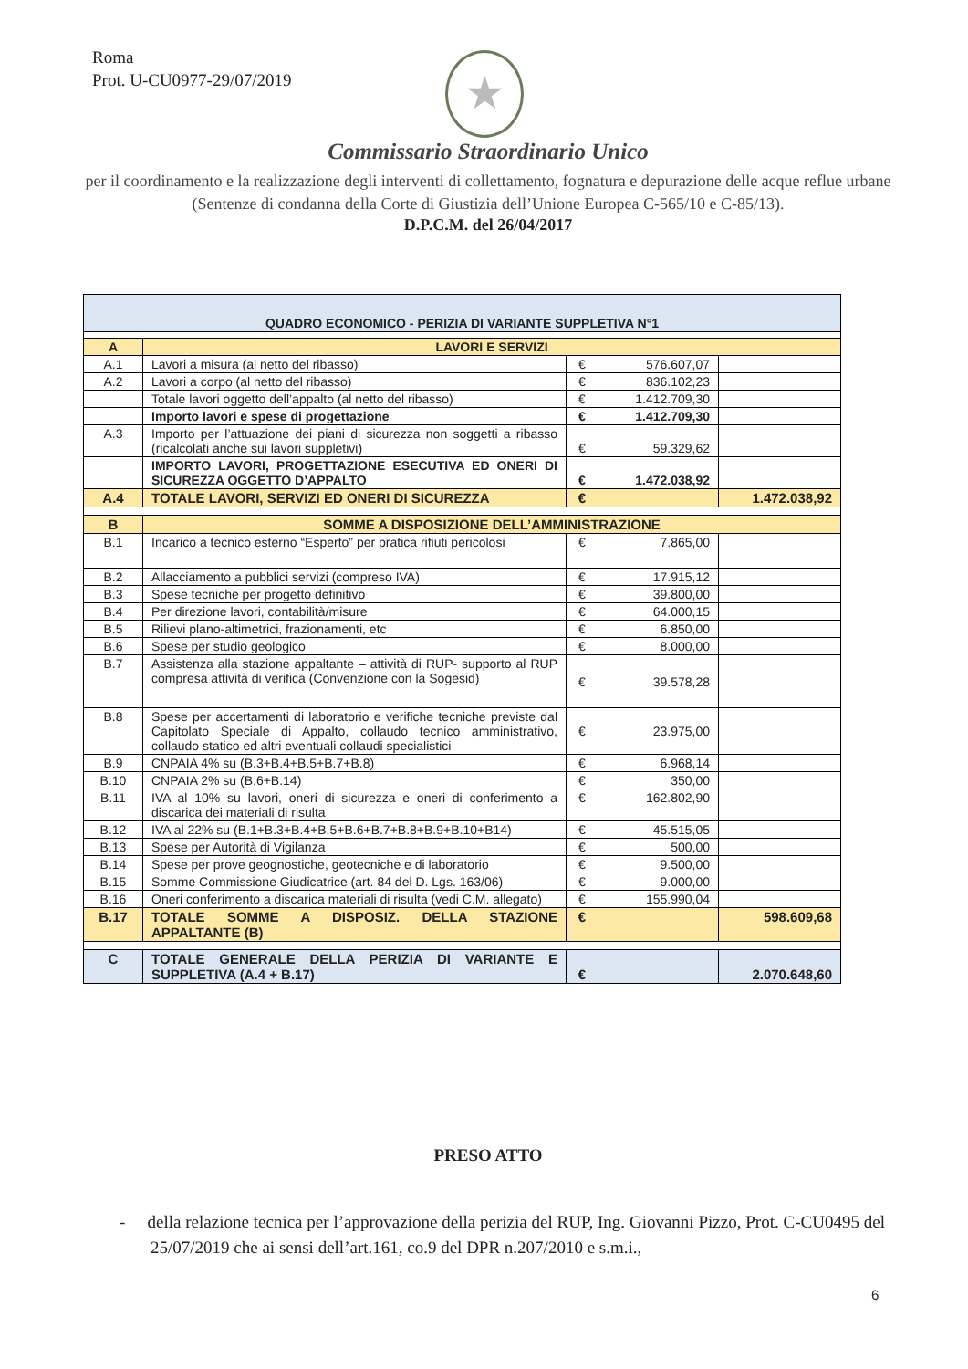Roma
Prot. U-CU0977-29/07/2019
★
Commissario Straordinario Unico
per il coordinamento e la realizzazione degli interventi di collettamento, fognatura e depurazione delle acque reflue urbane (Sentenze di condanna della Corte di Giustizia dell’Unione Europea C-565/10 e C-85/13).
D.P.C.M. del 26/04/2017
| QUADRO ECONOMICO - PERIZIA DI VARIANTE SUPPLETIVA N°1 | | | | |
| --- | --- | --- | --- | --- |
| A | LAVORI E SERVIZI | | | |
| A.1 | Lavori a misura (al netto del ribasso) | € | 576.607,07 | |
| A.2 | Lavori a corpo (al netto del ribasso) | € | 836.102,23 | |
| | Totale lavori oggetto dell’appalto (al netto del ribasso) | € | 1.412.709,30 | |
| | Importo lavori e spese di progettazione | € | 1.412.709,30 | |
| A.3 | Importo per l’attuazione dei piani di sicurezza non soggetti a ribasso (ricalcolati anche sui lavori suppletivi) | € | 59.329,62 | |
| | IMPORTO LAVORI, PROGETTAZIONE ESECUTIVA ED ONERI DI SICUREZZA OGGETTO D’APPALTO | € | 1.472.038,92 | |
| A.4 | TOTALE LAVORI, SERVIZI ED ONERI DI SICUREZZA | € | | 1.472.038,92 |
| B | SOMME A DISPOSIZIONE DELL’AMMINISTRAZIONE | | | |
| B.1 | Incarico a tecnico esterno “Esperto” per pratica rifiuti pericolosi | € | 7.865,00 | |
| B.2 | Allacciamento a pubblici servizi (compreso IVA) | € | 17.915,12 | |
| B.3 | Spese tecniche per progetto definitivo | € | 39.800,00 | |
| B.4 | Per direzione lavori, contabilità/misure | € | 64.000,15 | |
| B.5 | Rilievi plano-altimetrici, frazionamenti, etc | € | 6.850,00 | |
| B.6 | Spese per studio geologico | € | 8.000,00 | |
| B.7 | Assistenza alla stazione appaltante – attività di RUP- supporto al RUP compresa attività di verifica (Convenzione con la Sogesid) | € | 39.578,28 | |
| B.8 | Spese per accertamenti di laboratorio e verifiche tecniche previste dal Capitolato Speciale di Appalto, collaudo tecnico amministrativo, collaudo statico ed altri eventuali collaudi specialistici | € | 23.975,00 | |
| B.9 | CNPAIA 4% su (B.3+B.4+B.5+B.7+B.8) | € | 6.968,14 | |
| B.10 | CNPAIA 2% su (B.6+B.14) | € | 350,00 | |
| B.11 | IVA al 10% su lavori, oneri di sicurezza e oneri di conferimento a discarica dei materiali di risulta | € | 162.802,90 | |
| B.12 | IVA al 22% su (B.1+B.3+B.4+B.5+B.6+B.7+B.8+B.9+B.10+B14) | € | 45.515,05 | |
| B.13 | Spese per Autorità di Vigilanza | € | 500,00 | |
| B.14 | Spese per prove geognostiche, geotecniche e di laboratorio | € | 9.500,00 | |
| B.15 | Somme Commissione Giudicatrice (art. 84 del D. Lgs. 163/06) | € | 9.000,00 | |
| B.16 | Oneri conferimento a discarica materiali di risulta (vedi C.M. allegato) | € | 155.990,04 | |
| B.17 | TOTALE SOMME A DISPOSIZ. DELLA STAZIONE APPALTANTE (B) | € | | 598.609,68 |
| C | TOTALE GENERALE DELLA PERIZIA DI VARIANTE E SUPPLETIVA (A.4 + B.17) | € | | 2.070.648,60 |
PRESO ATTO
- della relazione tecnica per l’approvazione della perizia del RUP, Ing. Giovanni Pizzo, Prot. C-CU0495 del 25/07/2019 che ai sensi dell’art.161, co.9 del DPR n.207/2010 e s.m.i.,
6